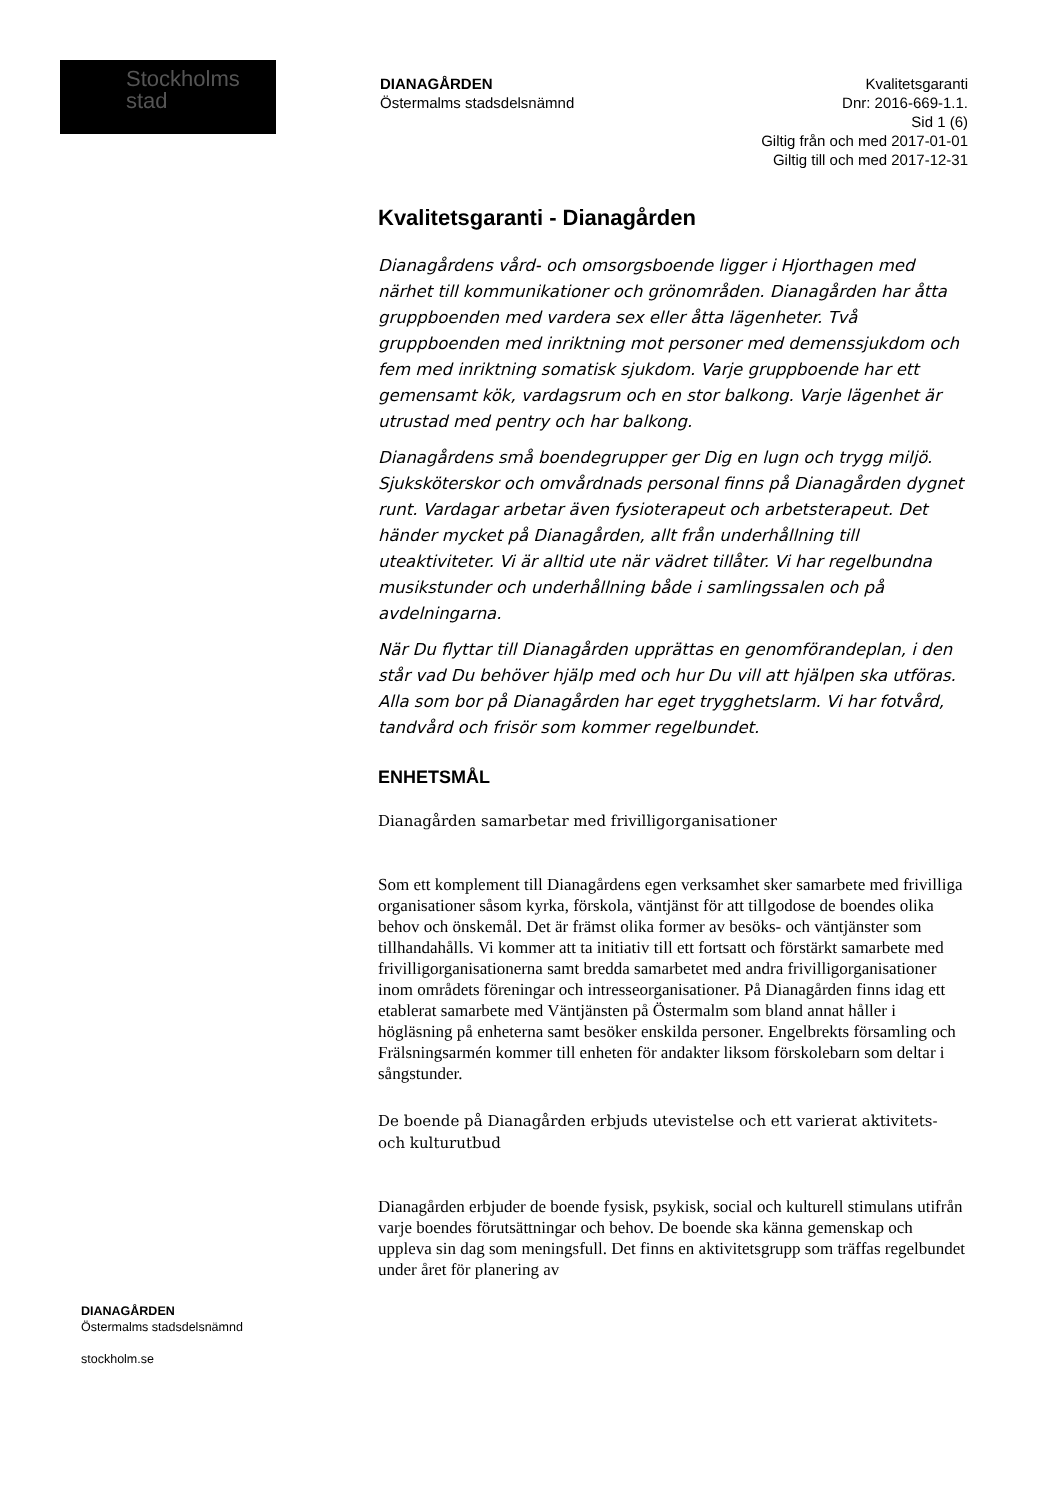Stockholms
stad
DIANAGÅRDEN
Östermalms stadsdelsnämnd
Kvalitetsgaranti
Dnr: 2016-669-1.1.
Sid 1 (6)
Giltig från och med 2017-01-01
Giltig till och med 2017-12-31
Kvalitetsgaranti - Dianagården
Dianagårdens vård- och omsorgsboende ligger i Hjorthagen med närhet till kommunikationer och grönområden. Dianagården har åtta gruppboenden med vardera sex eller åtta lägenheter. Två gruppboenden med inriktning mot personer med demenssjukdom och fem med inriktning somatisk sjukdom. Varje gruppboende har ett gemensamt kök, vardagsrum och en stor balkong. Varje lägenhet är utrustad med pentry och har balkong.
Dianagårdens små boendegrupper ger Dig en lugn och trygg miljö. Sjuksköterskor och omvårdnads personal finns på Dianagården dygnet runt. Vardagar arbetar även fysioterapeut och arbetsterapeut. Det händer mycket på Dianagården, allt från underhållning till uteaktiviteter. Vi är alltid ute när vädret tillåter. Vi har regelbundna musikstunder och underhållning både i samlingssalen och på avdelningarna.
När Du flyttar till Dianagården upprättas en genomförandeplan, i den står vad Du behöver hjälp med och hur Du vill att hjälpen ska utföras. Alla som bor på Dianagården har eget trygghetslarm. Vi har fotvård, tandvård och frisör som kommer regelbundet.
ENHETSMÅL
Dianagården samarbetar med frivilligorganisationer
Som ett komplement till Dianagårdens egen verksamhet sker samarbete med frivilliga organisationer såsom kyrka, förskola, väntjänst för att tillgodose de boendes olika behov och önskemål. Det är främst olika former av besöks- och väntjänster som tillhandahålls. Vi kommer att ta initiativ till ett fortsatt och förstärkt samarbete med frivilligorganisationerna samt bredda samarbetet med andra frivilligorganisationer inom områdets föreningar och intresseorganisationer. På Dianagården finns idag ett etablerat samarbete med Väntjänsten på Östermalm som bland annat håller i högläsning på enheterna samt besöker enskilda personer. Engelbrekts församling och Frälsningsarmén kommer till enheten för andakter liksom förskolebarn som deltar i sångstunder.
De boende på Dianagården erbjuds utevistelse och ett varierat aktivitets- och kulturutbud
Dianagården erbjuder de boende fysisk, psykisk, social och kulturell stimulans utifrån varje boendes förutsättningar och behov. De boende ska känna gemenskap och uppleva sin dag som meningsfull. Det finns en aktivitetsgrupp som träffas regelbundet under året för planering av
DIANAGÅRDEN
Östermalms stadsdelsnämnd
stockholm.se